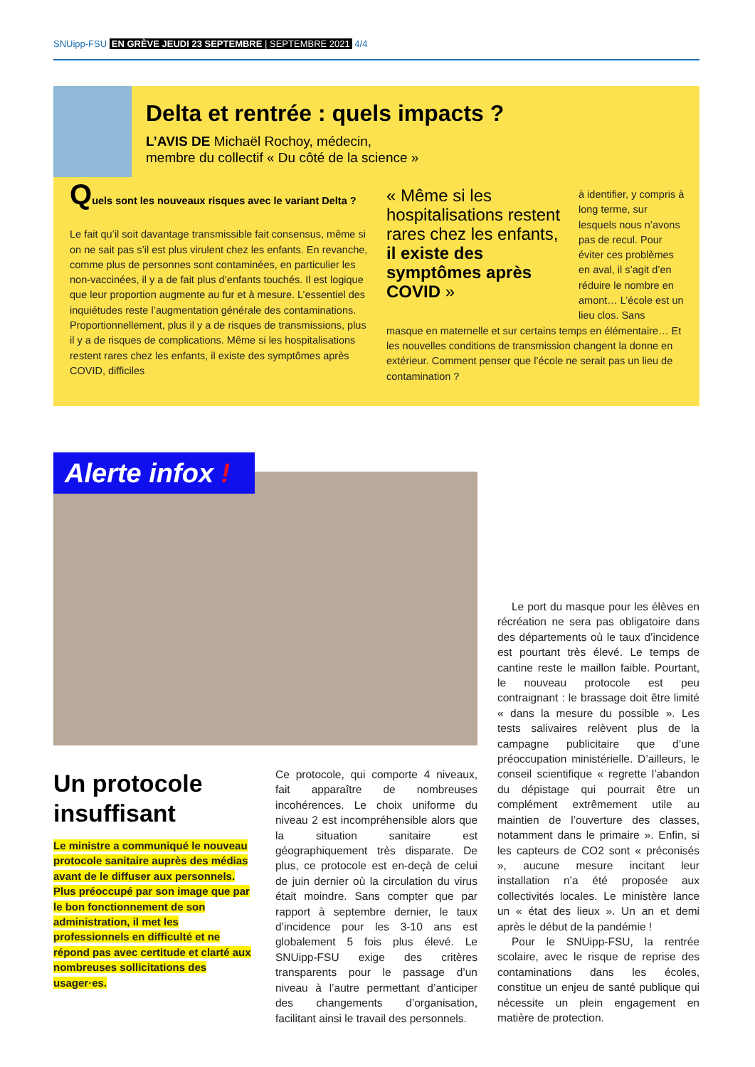SNUipp-FSU EN GRÈVE JEUDI 23 SEPTEMBRE | SEPTEMBRE 2021 4/4
Delta et rentrée : quels impacts ?
L’AVIS DE Michaël Rochoy, médecin,
membre du collectif « Du côté de la science »
Quels sont les nouveaux risques avec le variant Delta ?
Le fait qu’il soit davantage transmissible fait consensus, même si on ne sait pas s’il est plus virulent chez les enfants. En revanche, comme plus de personnes sont contaminées, en particulier les non-vaccinées, il y a de fait plus d’enfants touchés. Il est logique que leur proportion augmente au fur et à mesure. L’essentiel des inquiétudes reste l’augmentation générale des contaminations. Proportionnellement, plus il y a de risques de transmissions, plus il y a de risques de complications. Même si les hospitalisations restent rares chez les enfants, il existe des symptômes après COVID, difficiles
« Même si les hospitalisations restent rares chez les enfants, il existe des symptômes après COVID »
à identifier, y compris à long terme, sur lesquels nous n’avons pas de recul. Pour éviter ces problèmes en aval, il s’agit d’en réduire le nombre en amont… L’école est un lieu clos. Sans
masque en maternelle et sur certains temps en élémentaire… Et les nouvelles conditions de transmission changent la donne en extérieur. Comment penser que l’école ne serait pas un lieu de contamination ?
Alerte infox !
Un protocole
insuffisant
Le ministre a communiqué le nouveau protocole sanitaire auprès des médias avant de le diffuser aux personnels. Plus préoccupé par son image que par le bon fonctionnement de son administration, il met les professionnels en difficulté et ne répond pas avec certitude et clarté aux nombreuses sollicitations des usager·es.
Ce protocole, qui comporte 4 niveaux, fait apparaître de nombreuses incohérences. Le choix uniforme du niveau 2 est incompréhensible alors que la situation sanitaire est géographiquement très disparate. De plus, ce protocole est en-deçà de celui de juin dernier où la circulation du virus était moindre. Sans compter que par rapport à septembre dernier, le taux d’incidence pour les 3-10 ans est globalement 5 fois plus élevé. Le SNUipp-FSU exige des critères transparents pour le passage d’un niveau à l’autre permettant d’anticiper des changements d’organisation, facilitant ainsi le travail des personnels.
Le port du masque pour les élèves en récréation ne sera pas obligatoire dans des départements où le taux d’incidence est pourtant très élevé. Le temps de cantine reste le maillon faible. Pourtant, le nouveau protocole est peu contraignant : le brassage doit être limité « dans la mesure du possible ». Les tests salivaires relèvent plus de la campagne publicitaire que d’une préoccupation ministérielle. D’ailleurs, le conseil scientifique « regrette l’abandon du dépistage qui pourrait être un complément extrêmement utile au maintien de l’ouverture des classes, notamment dans le primaire ». Enfin, si les capteurs de CO2 sont « préconisés », aucune mesure incitant leur installation n’a été proposée aux collectivités locales. Le ministère lance un « état des lieux ». Un an et demi après le début de la pandémie !
Pour le SNUipp-FSU, la rentrée scolaire, avec le risque de reprise des contaminations dans les écoles, constitue un enjeu de santé publique qui nécessite un plein engagement en matière de protection.